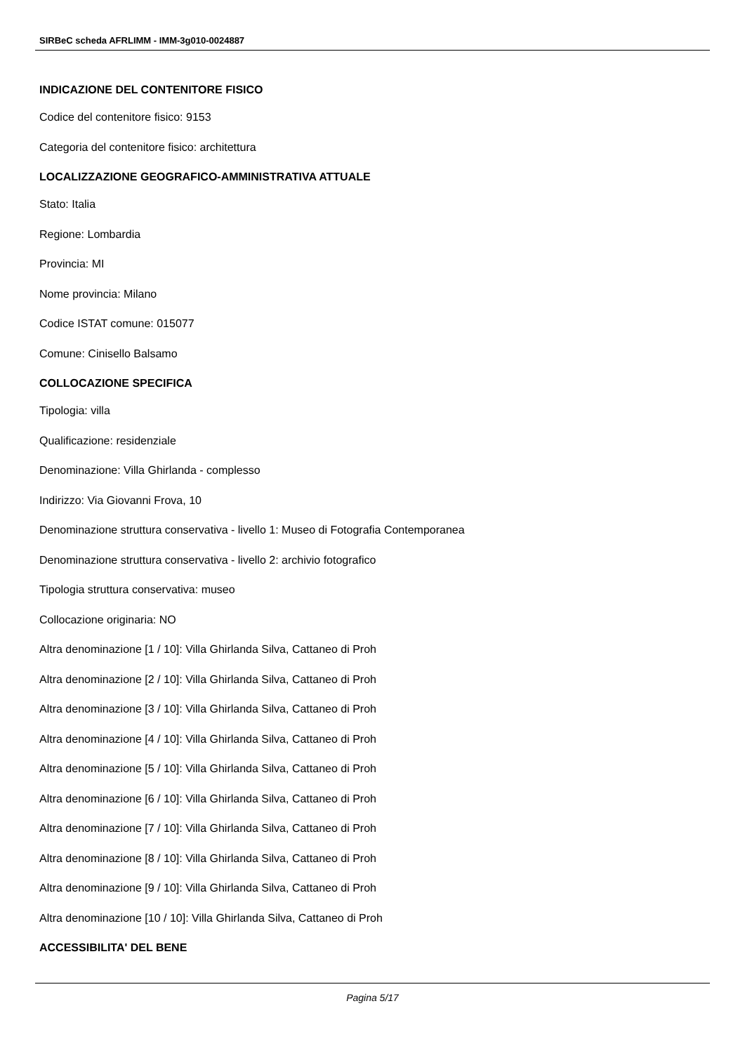SIRBeC scheda AFRLIMM - IMM-3g010-0024887
INDICAZIONE DEL CONTENITORE FISICO
Codice del contenitore fisico: 9153
Categoria del contenitore fisico: architettura
LOCALIZZAZIONE GEOGRAFICO-AMMINISTRATIVA ATTUALE
Stato: Italia
Regione: Lombardia
Provincia: MI
Nome provincia: Milano
Codice ISTAT comune: 015077
Comune: Cinisello Balsamo
COLLOCAZIONE SPECIFICA
Tipologia: villa
Qualificazione: residenziale
Denominazione: Villa Ghirlanda - complesso
Indirizzo: Via Giovanni Frova, 10
Denominazione struttura conservativa - livello 1: Museo di Fotografia Contemporanea
Denominazione struttura conservativa - livello 2: archivio fotografico
Tipologia struttura conservativa: museo
Collocazione originaria: NO
Altra denominazione [1 / 10]: Villa Ghirlanda Silva, Cattaneo di Proh
Altra denominazione [2 / 10]: Villa Ghirlanda Silva, Cattaneo di Proh
Altra denominazione [3 / 10]: Villa Ghirlanda Silva, Cattaneo di Proh
Altra denominazione [4 / 10]: Villa Ghirlanda Silva, Cattaneo di Proh
Altra denominazione [5 / 10]: Villa Ghirlanda Silva, Cattaneo di Proh
Altra denominazione [6 / 10]: Villa Ghirlanda Silva, Cattaneo di Proh
Altra denominazione [7 / 10]: Villa Ghirlanda Silva, Cattaneo di Proh
Altra denominazione [8 / 10]: Villa Ghirlanda Silva, Cattaneo di Proh
Altra denominazione [9 / 10]: Villa Ghirlanda Silva, Cattaneo di Proh
Altra denominazione [10 / 10]: Villa Ghirlanda Silva, Cattaneo di Proh
ACCESSIBILITA' DEL BENE
Pagina 5/17